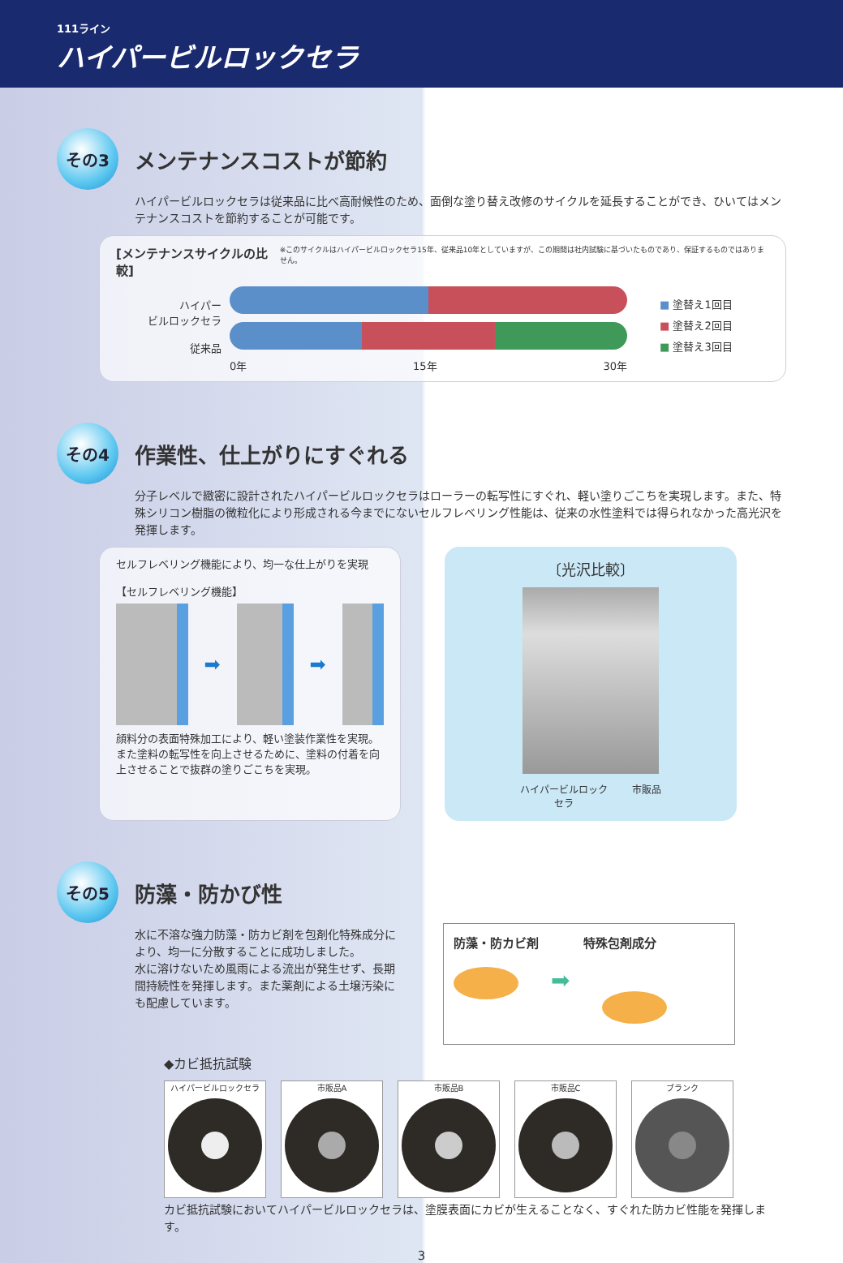111ライン
ハイパービルロックセラ
その3
メンテナンスコストが節約
ハイパービルロックセラは従来品に比べ高耐候性のため、面倒な塗り替え改修のサイクルを延長することができ、ひいてはメンテナンスコストを節約することが可能です。
[メンテナンスサイクルの比較] ※このサイクルはハイパービルロックセラ15年、従来品10年としていますが、この期間は社内試験に基づいたものであり、保証するものではありません。
ハイパー
ビルロックセラ
従来品
0年 15年 30年
■ 塗替え1回目
■ 塗替え2回目
■ 塗替え3回目
その4
作業性、仕上がりにすぐれる
分子レベルで緻密に設計されたハイパービルロックセラはローラーの転写性にすぐれ、軽い塗りごこちを実現します。また、特殊シリコン樹脂の微粒化により形成される今までにないセルフレベリング性能は、従来の水性塗料では得られなかった高光沢を発揮します。
セルフレベリング機能により、均一な仕上がりを実現
【セルフレベリング機能】
➡ ➡
顔料分の表面特殊加工により、軽い塗装作業性を実現。また塗料の転写性を向上させるために、塗料の付着を向上させることで抜群の塗りごこちを実現。
〔光沢比較〕
ハイパービルロック
セラ 市販品
その5
防藻・防かび性
水に不溶な強力防藻・防カビ剤を包剤化特殊成分により、均一に分散することに成功しました。
水に溶けないため風雨による流出が発生せず、長期間持続性を発揮します。また薬剤による土壌汚染にも配慮しています。
防藻・防カビ剤 特殊包剤成分
➡
◆カビ抵抗試験
ハイパービルロックセラ 市販品A 市販品B 市販品C ブランク
カビ抵抗試験においてハイパービルロックセラは、塗膜表面にカビが生えることなく、すぐれた防カビ性能を発揮します。
3